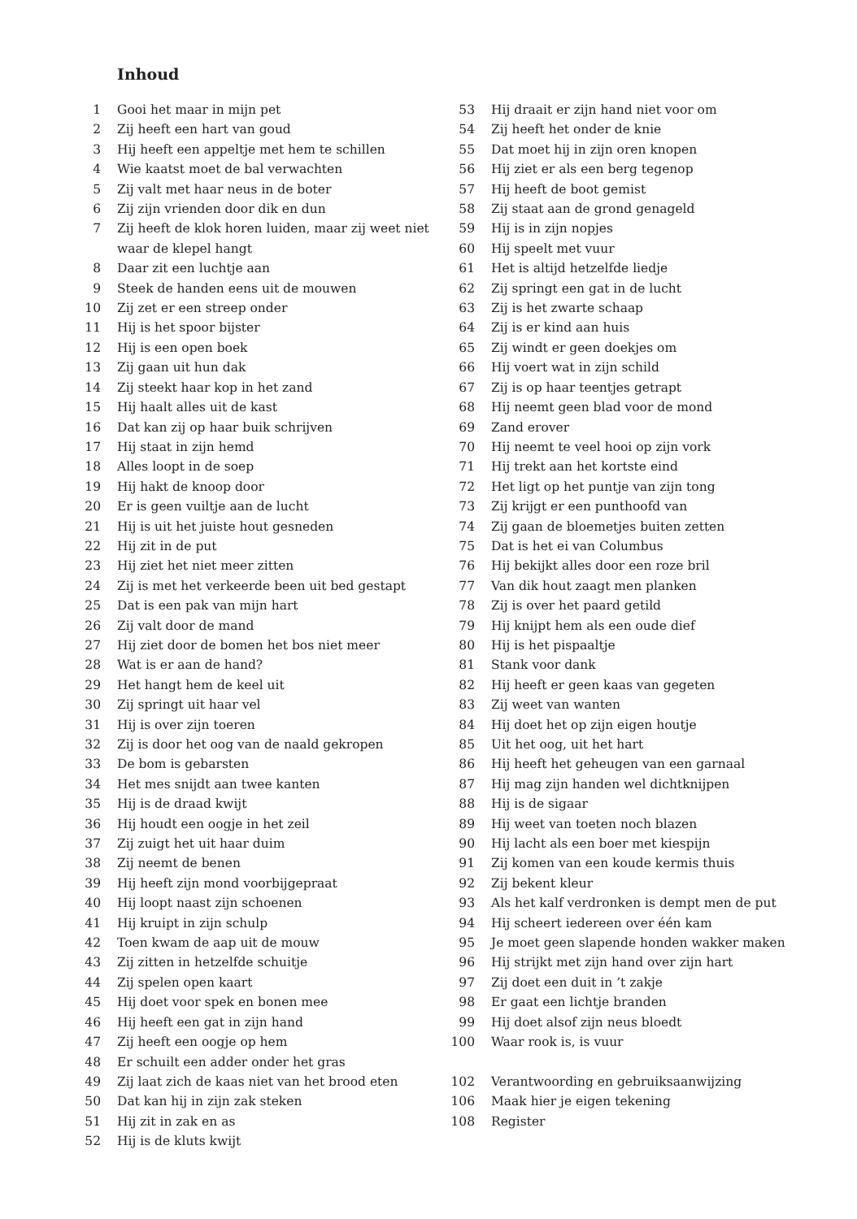Inhoud
1 Gooi het maar in mijn pet
2 Zij heeft een hart van goud
3 Hij heeft een appeltje met hem te schillen
4 Wie kaatst moet de bal verwachten
5 Zij valt met haar neus in de boter
6 Zij zijn vrienden door dik en dun
7 Zij heeft de klok horen luiden, maar zij weet niet waar de klepel hangt
8 Daar zit een luchtje aan
9 Steek de handen eens uit de mouwen
10 Zij zet er een streep onder
11 Hij is het spoor bijster
12 Hij is een open boek
13 Zij gaan uit hun dak
14 Zij steekt haar kop in het zand
15 Hij haalt alles uit de kast
16 Dat kan zij op haar buik schrijven
17 Hij staat in zijn hemd
18 Alles loopt in de soep
19 Hij hakt de knoop door
20 Er is geen vuiltje aan de lucht
21 Hij is uit het juiste hout gesneden
22 Hij zit in de put
23 Hij ziet het niet meer zitten
24 Zij is met het verkeerde been uit bed gestapt
25 Dat is een pak van mijn hart
26 Zij valt door de mand
27 Hij ziet door de bomen het bos niet meer
28 Wat is er aan de hand?
29 Het hangt hem de keel uit
30 Zij springt uit haar vel
31 Hij is over zijn toeren
32 Zij is door het oog van de naald gekropen
33 De bom is gebarsten
34 Het mes snijdt aan twee kanten
35 Hij is de draad kwijt
36 Hij houdt een oogje in het zeil
37 Zij zuigt het uit haar duim
38 Zij neemt de benen
39 Hij heeft zijn mond voorbijgepraat
40 Hij loopt naast zijn schoenen
41 Hij kruipt in zijn schulp
42 Toen kwam de aap uit de mouw
43 Zij zitten in hetzelfde schuitje
44 Zij spelen open kaart
45 Hij doet voor spek en bonen mee
46 Hij heeft een gat in zijn hand
47 Zij heeft een oogje op hem
48 Er schuilt een adder onder het gras
49 Zij laat zich de kaas niet van het brood eten
50 Dat kan hij in zijn zak steken
51 Hij zit in zak en as
52 Hij is de kluts kwijt
53 Hij draait er zijn hand niet voor om
54 Zij heeft het onder de knie
55 Dat moet hij in zijn oren knopen
56 Hij ziet er als een berg tegenop
57 Hij heeft de boot gemist
58 Zij staat aan de grond genageld
59 Hij is in zijn nopjes
60 Hij speelt met vuur
61 Het is altijd hetzelfde liedje
62 Zij springt een gat in de lucht
63 Zij is het zwarte schaap
64 Zij is er kind aan huis
65 Zij windt er geen doekjes om
66 Hij voert wat in zijn schild
67 Zij is op haar teentjes getrapt
68 Hij neemt geen blad voor de mond
69 Zand erover
70 Hij neemt te veel hooi op zijn vork
71 Hij trekt aan het kortste eind
72 Het ligt op het puntje van zijn tong
73 Zij krijgt er een punthoofd van
74 Zij gaan de bloemetjes buiten zetten
75 Dat is het ei van Columbus
76 Hij bekijkt alles door een roze bril
77 Van dik hout zaagt men planken
78 Zij is over het paard getild
79 Hij knijpt hem als een oude dief
80 Hij is het pispaaltje
81 Stank voor dank
82 Hij heeft er geen kaas van gegeten
83 Zij weet van wanten
84 Hij doet het op zijn eigen houtje
85 Uit het oog, uit het hart
86 Hij heeft het geheugen van een garnaal
87 Hij mag zijn handen wel dichtknijpen
88 Hij is de sigaar
89 Hij weet van toeten noch blazen
90 Hij lacht als een boer met kiespijn
91 Zij komen van een koude kermis thuis
92 Zij bekent kleur
93 Als het kalf verdronken is dempt men de put
94 Hij scheert iedereen over één kam
95 Je moet geen slapende honden wakker maken
96 Hij strijkt met zijn hand over zijn hart
97 Zij doet een duit in ’t zakje
98 Er gaat een lichtje branden
99 Hij doet alsof zijn neus bloedt
100 Waar rook is, is vuur
102 Verantwoording en gebruiksaanwijzing
106 Maak hier je eigen tekening
108 Register